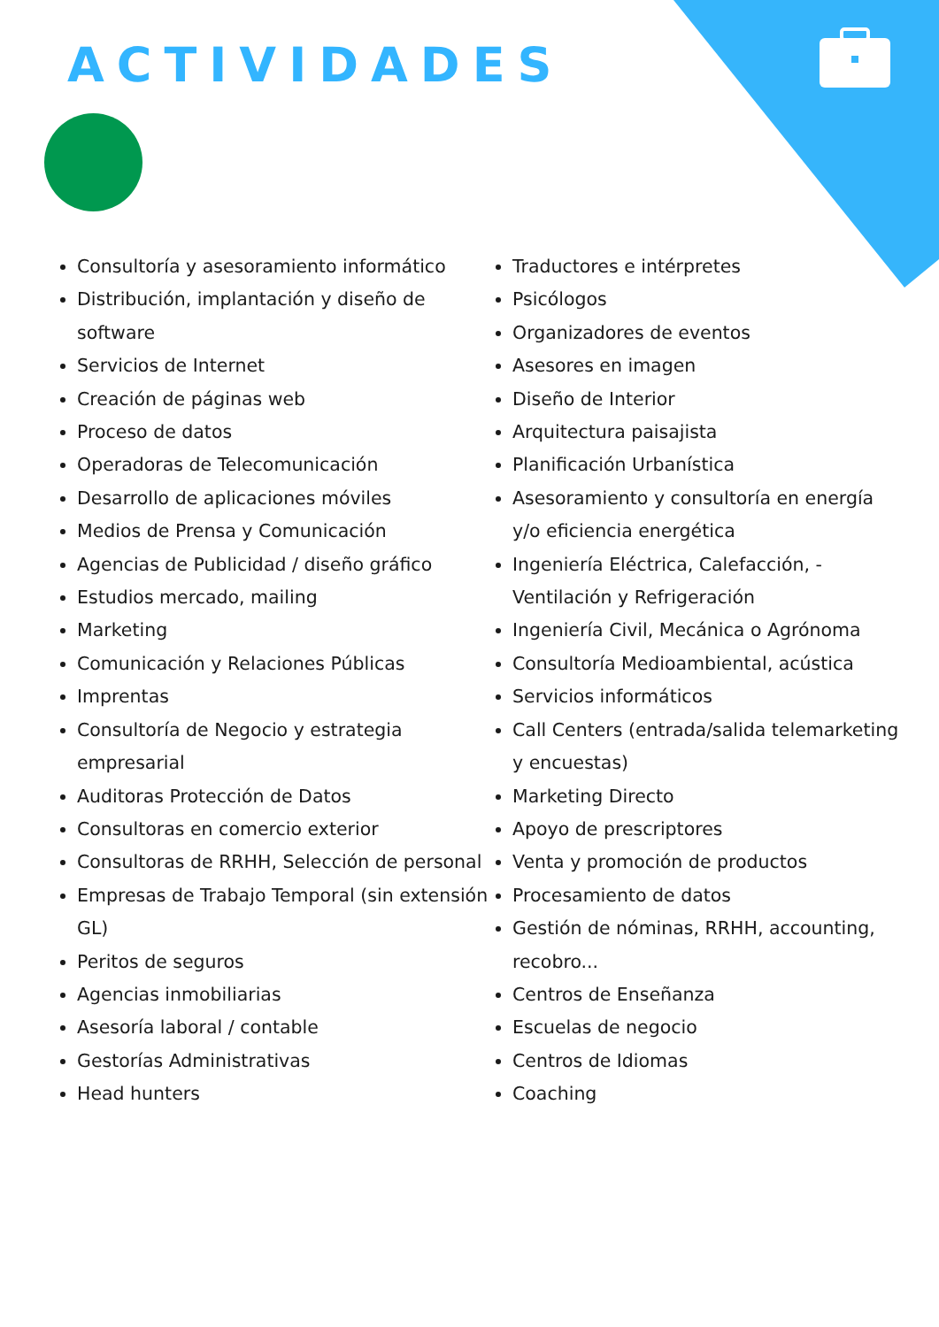ACTIVIDADES
Consultoría y asesoramiento informático
Distribución, implantación y diseño de software
Servicios de Internet
Creación de páginas web
Proceso de datos
Operadoras de Telecomunicación
Desarrollo de aplicaciones móviles
Medios de Prensa y Comunicación
Agencias de Publicidad / diseño gráfico
Estudios mercado, mailing
Marketing
Comunicación y Relaciones Públicas
Imprentas
Consultoría de Negocio y estrategia empresarial
Auditoras Protección de Datos
Consultoras en comercio exterior
Consultoras de RRHH, Selección de personal
Empresas de Trabajo Temporal (sin extensión GL)
Peritos de seguros
Agencias inmobiliarias
Asesoría laboral / contable
Gestorías Administrativas
Head hunters
Traductores e intérpretes
Psicólogos
Organizadores de eventos
Asesores en imagen
Diseño de Interior
Arquitectura paisajista
Planificación Urbanística
Asesoramiento y consultoría en energía y/o eficiencia energética
Ingeniería Eléctrica, Calefacción, - Ventilación y Refrigeración
Ingeniería Civil, Mecánica o Agrónoma
Consultoría Medioambiental, acústica
Servicios informáticos
Call Centers (entrada/salida telemarketing y encuestas)
Marketing Directo
Apoyo de prescriptores
Venta y promoción de productos
Procesamiento de datos
Gestión de nóminas, RRHH, accounting, recobro...
Centros de Enseñanza
Escuelas de negocio
Centros de Idiomas
Coaching